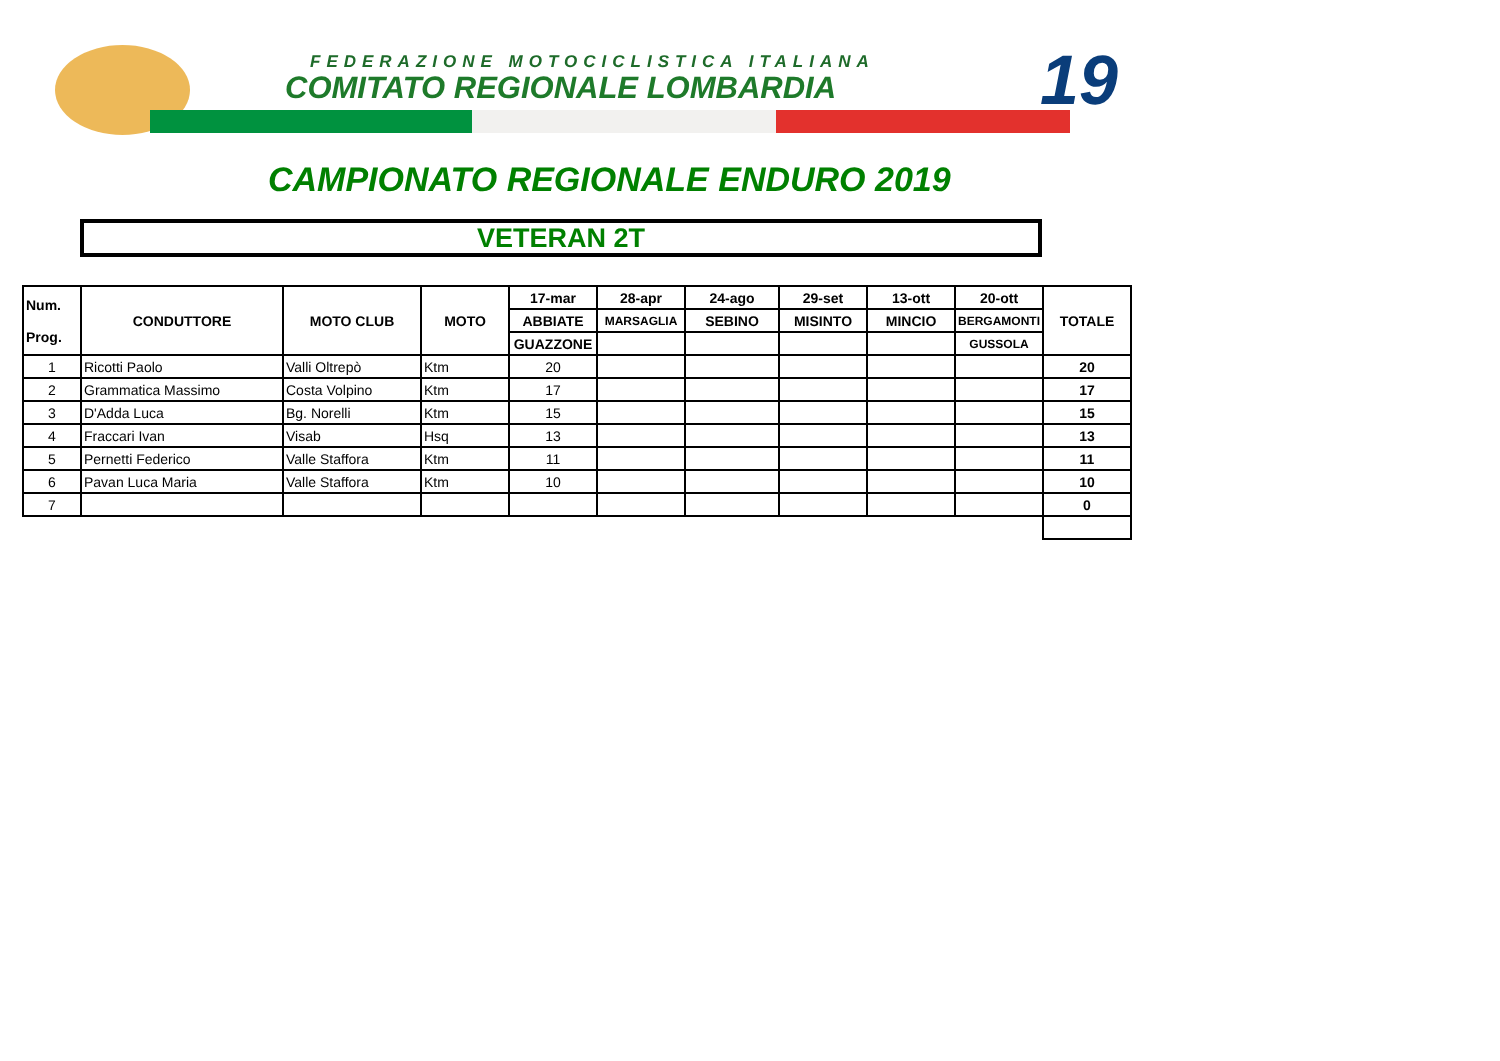FEDERAZIONE MOTOCICLISTICA ITALIANA
COMITATO REGIONALE LOMBARDIA 19
CAMPIONATO REGIONALE ENDURO 2019
VETERAN 2T
| Num. Prog. | CONDUTTORE | MOTO CLUB | MOTO | 17-mar | 28-apr | 24-ago | 29-set | 13-ott | 20-ott | TOTALE |
| --- | --- | --- | --- | --- | --- | --- | --- | --- | --- | --- |
| | | | | ABBIATE | MARSAGLIA | SEBINO | MISINTO | MINCIO | BERGAMONTI | |
| | | | | GUAZZONE | | | | | GUSSOLA | |
| 1 | Ricotti Paolo | Valli Oltrepò | Ktm | 20 | | | | | | 20 |
| 2 | Grammatica Massimo | Costa Volpino | Ktm | 17 | | | | | | 17 |
| 3 | D'Adda Luca | Bg. Norelli | Ktm | 15 | | | | | | 15 |
| 4 | Fraccari Ivan | Visab | Hsq | 13 | | | | | | 13 |
| 5 | Pernetti Federico | Valle Staffora | Ktm | 11 | | | | | | 11 |
| 6 | Pavan Luca Maria | Valle Staffora | Ktm | 10 | | | | | | 10 |
| 7 | | | | | | | | | | 0 |